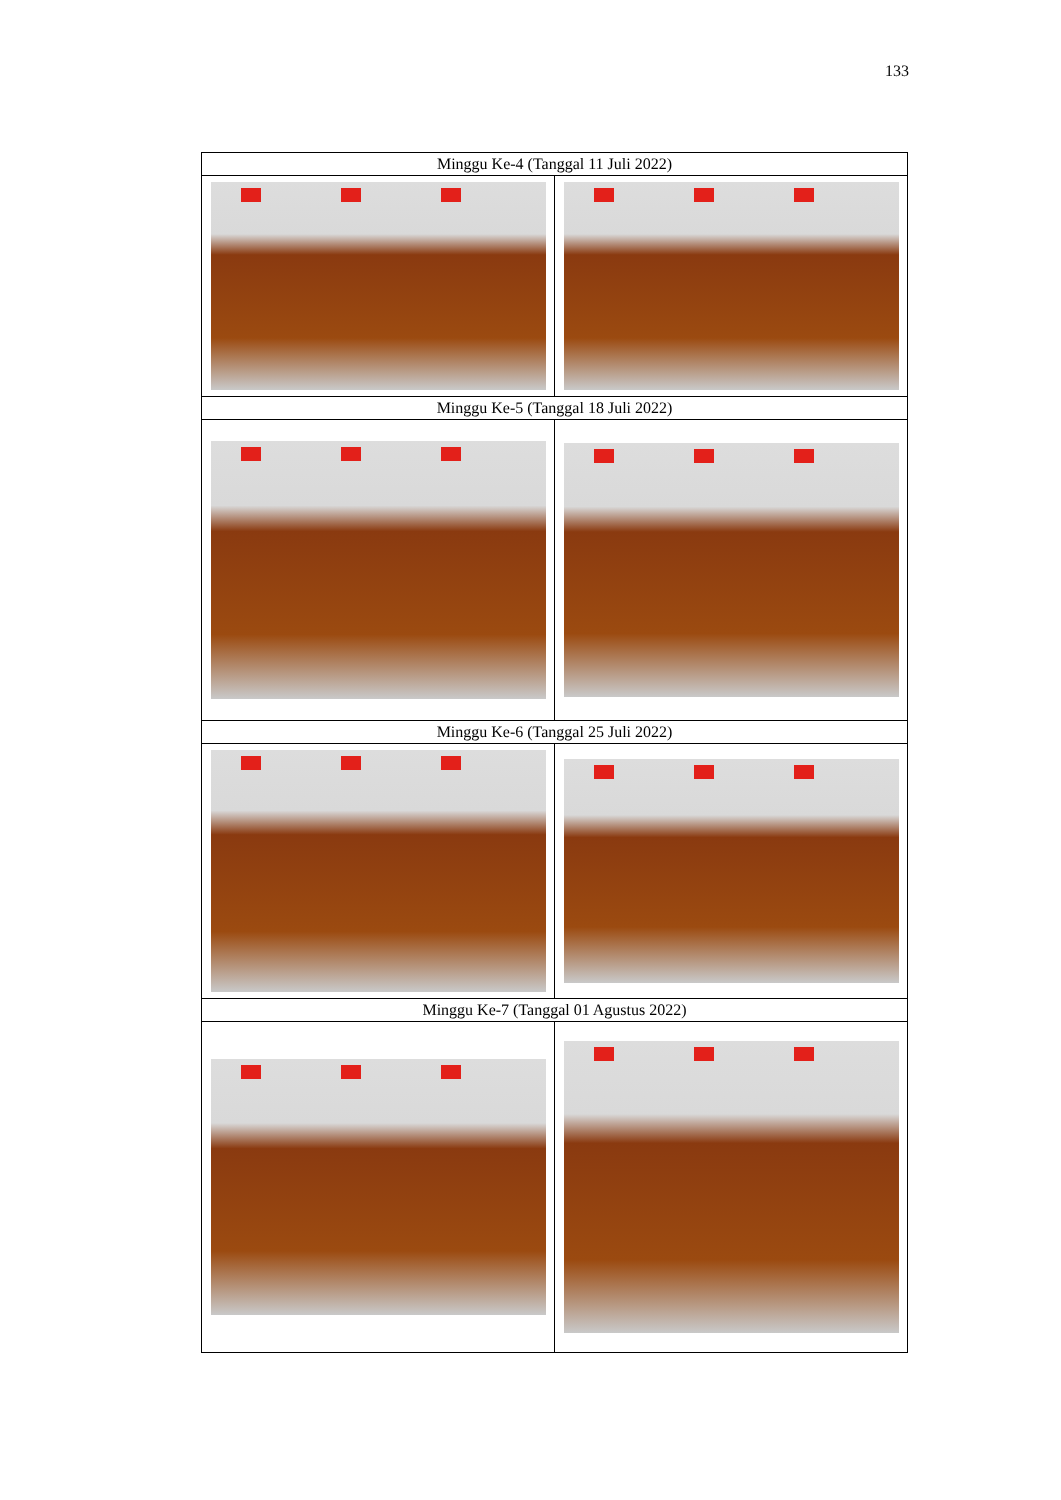133
| Minggu Ke-4 (Tanggal 11 Juli 2022) | |
| Minggu Ke-5 (Tanggal 18 Juli 2022) | |
| Minggu Ke-6 (Tanggal 25 Juli 2022) | |
| Minggu Ke-7 (Tanggal 01 Agustus 2022) | |